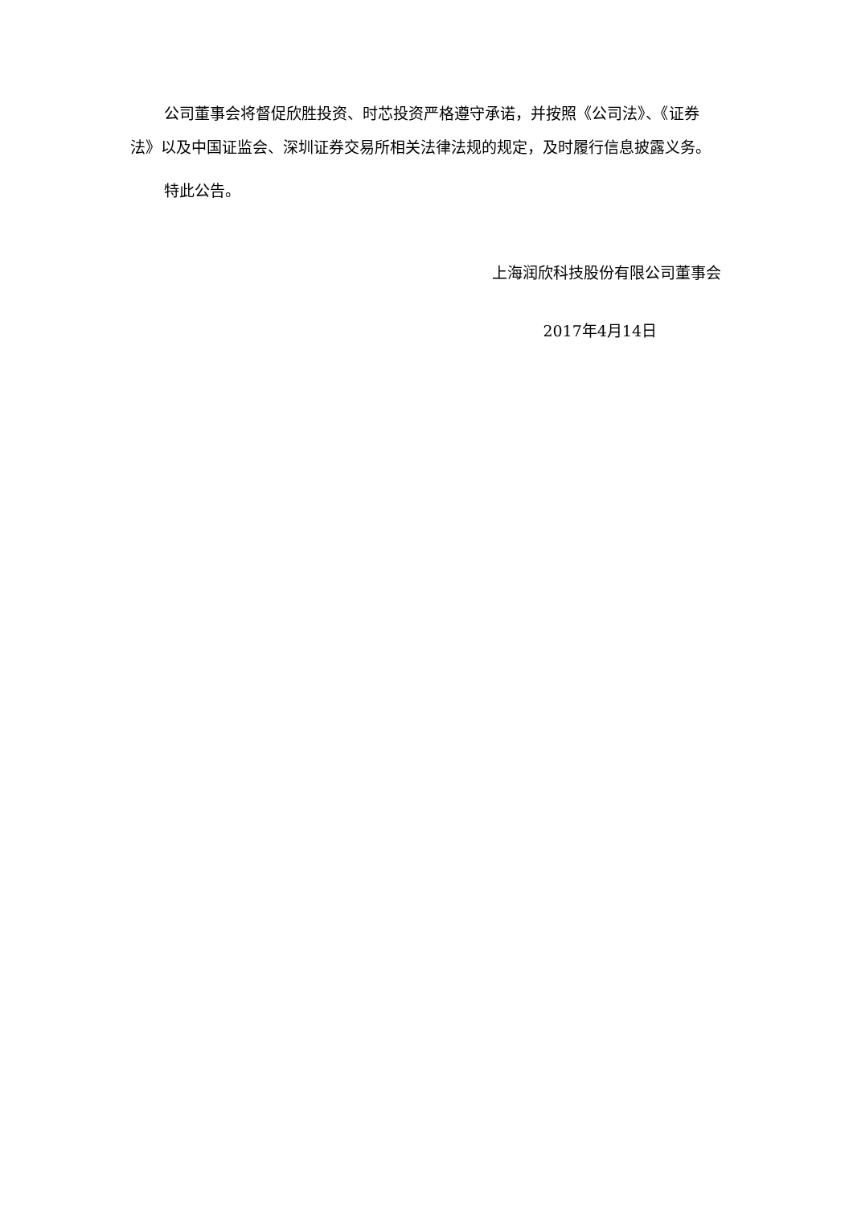公司董事会将督促欣胜投资、时芯投资严格遵守承诺，并按照《公司法》、《证券法》以及中国证监会、深圳证券交易所相关法律法规的规定，及时履行信息披露义务。
特此公告。
上海润欣科技股份有限公司董事会
2017年4月14日